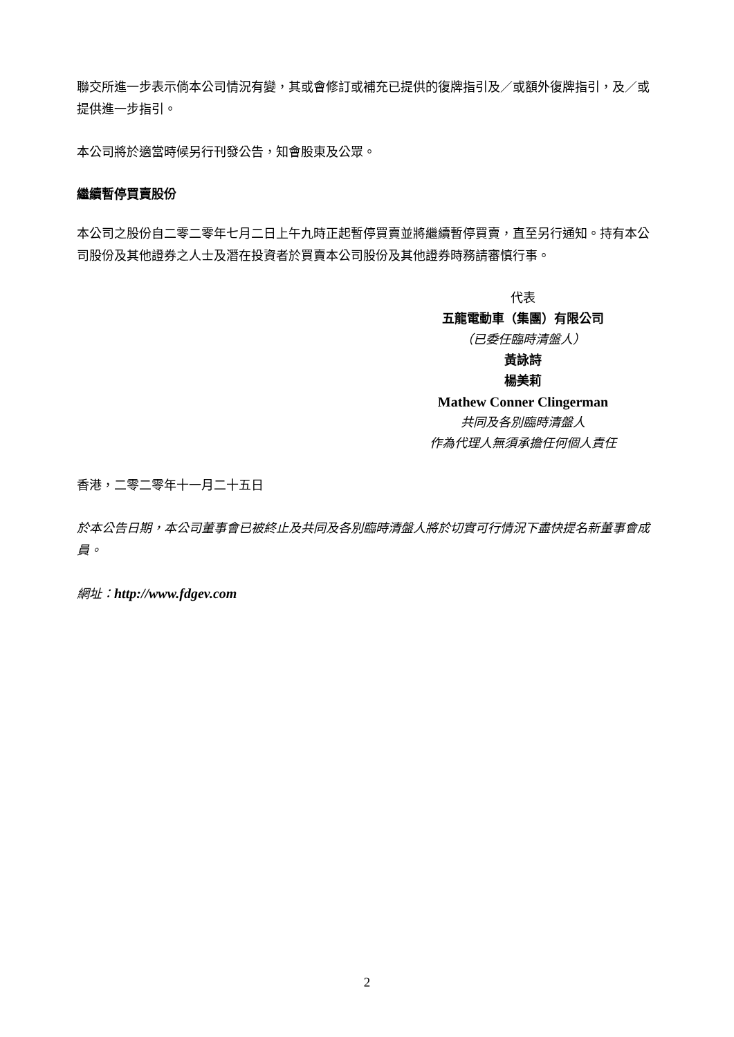聯交所進一步表示倘本公司情況有變，其或會修訂或補充已提供的復牌指引及／或額外復牌指引，及／或提供進一步指引。
本公司將於適當時候另行刊發公告，知會股東及公眾。
繼續暫停買賣股份
本公司之股份自二零二零年七月二日上午九時正起暫停買賣並將繼續暫停買賣，直至另行通知。持有本公司股份及其他證券之人士及潛在投資者於買賣本公司股份及其他證券時務請審慎行事。
代表
五龍電動車（集團）有限公司
（已委任臨時清盤人）
黃詠詩
楊美莉
Mathew Conner Clingerman
共同及各別臨時清盤人
作為代理人無須承擔任何個人責任
香港，二零二零年十一月二十五日
於本公告日期，本公司董事會已被終止及共同及各別臨時清盤人將於切實可行情況下盡快提名新董事會成員。
網址：http://www.fdgev.com
2